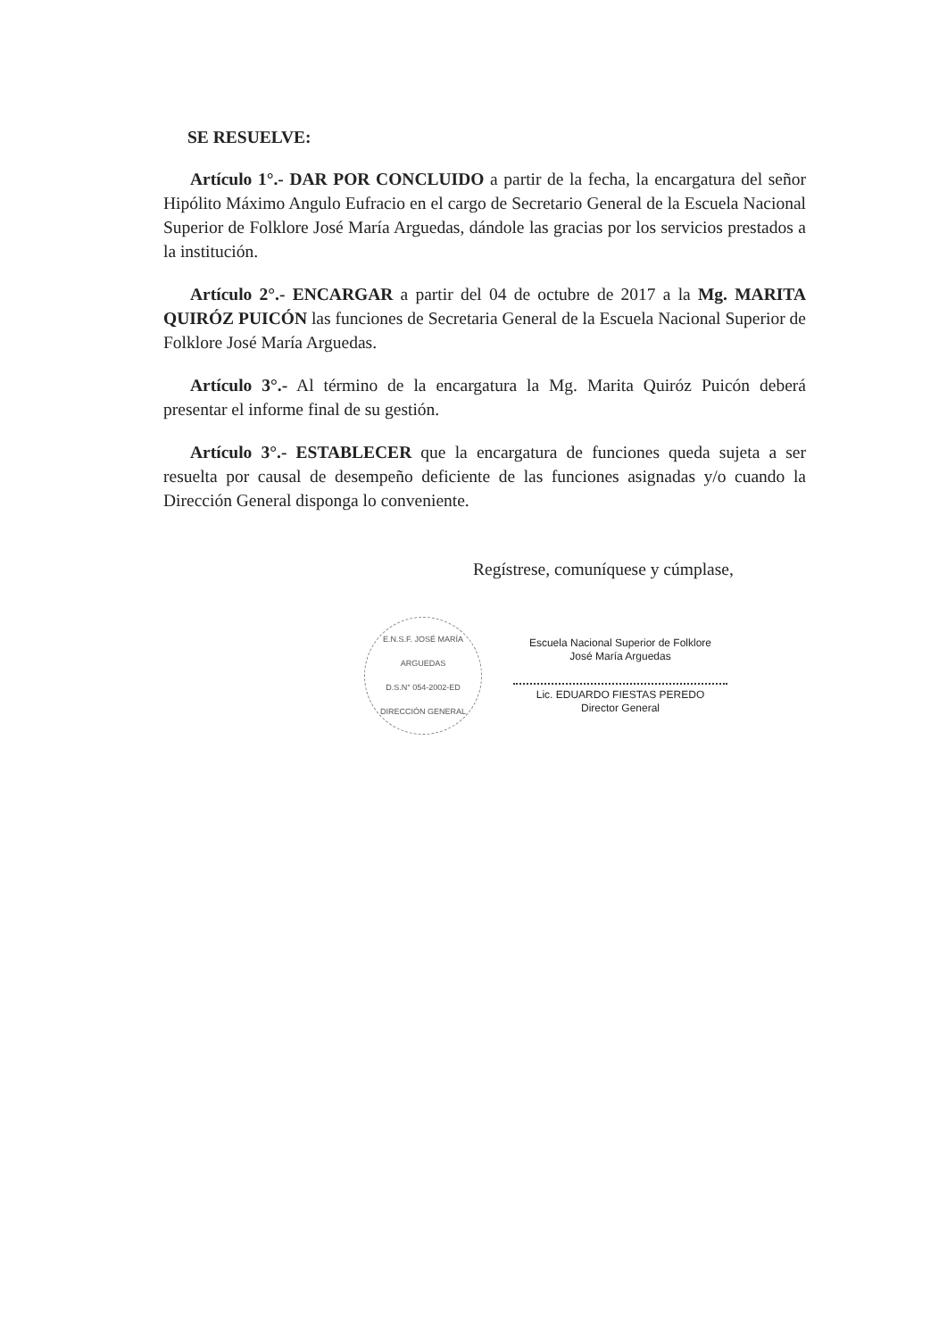SE RESUELVE:
Artículo 1°.- DAR POR CONCLUIDO a partir de la fecha, la encargatura del señor Hipólito Máximo Angulo Eufracio en el cargo de Secretario General de la Escuela Nacional Superior de Folklore José María Arguedas, dándole las gracias por los servicios prestados a la institución.
Artículo 2°.- ENCARGAR a partir del 04 de octubre de 2017 a la Mg. MARITA QUIRÓZ PUICÓN las funciones de Secretaria General de la Escuela Nacional Superior de Folklore José María Arguedas.
Artículo 3°.- Al término de la encargatura la Mg. Marita Quiróz Puicón deberá presentar el informe final de su gestión.
Artículo 3°.- ESTABLECER que la encargatura de funciones queda sujeta a ser resuelta por causal de desempeño deficiente de las funciones asignadas y/o cuando la Dirección General disponga lo conveniente.
Regístrese, comuníquese y cúmplase,
E.N.S.F. JOSÉ MARÍA ARGUEDAS
D.S.N° 054-2002-ED
DIRECCIÓN GENERAL
Escuela Nacional Superior de Folklore
José María Arguedas
Lic. EDUARDO FIESTAS PEREDO
Director General